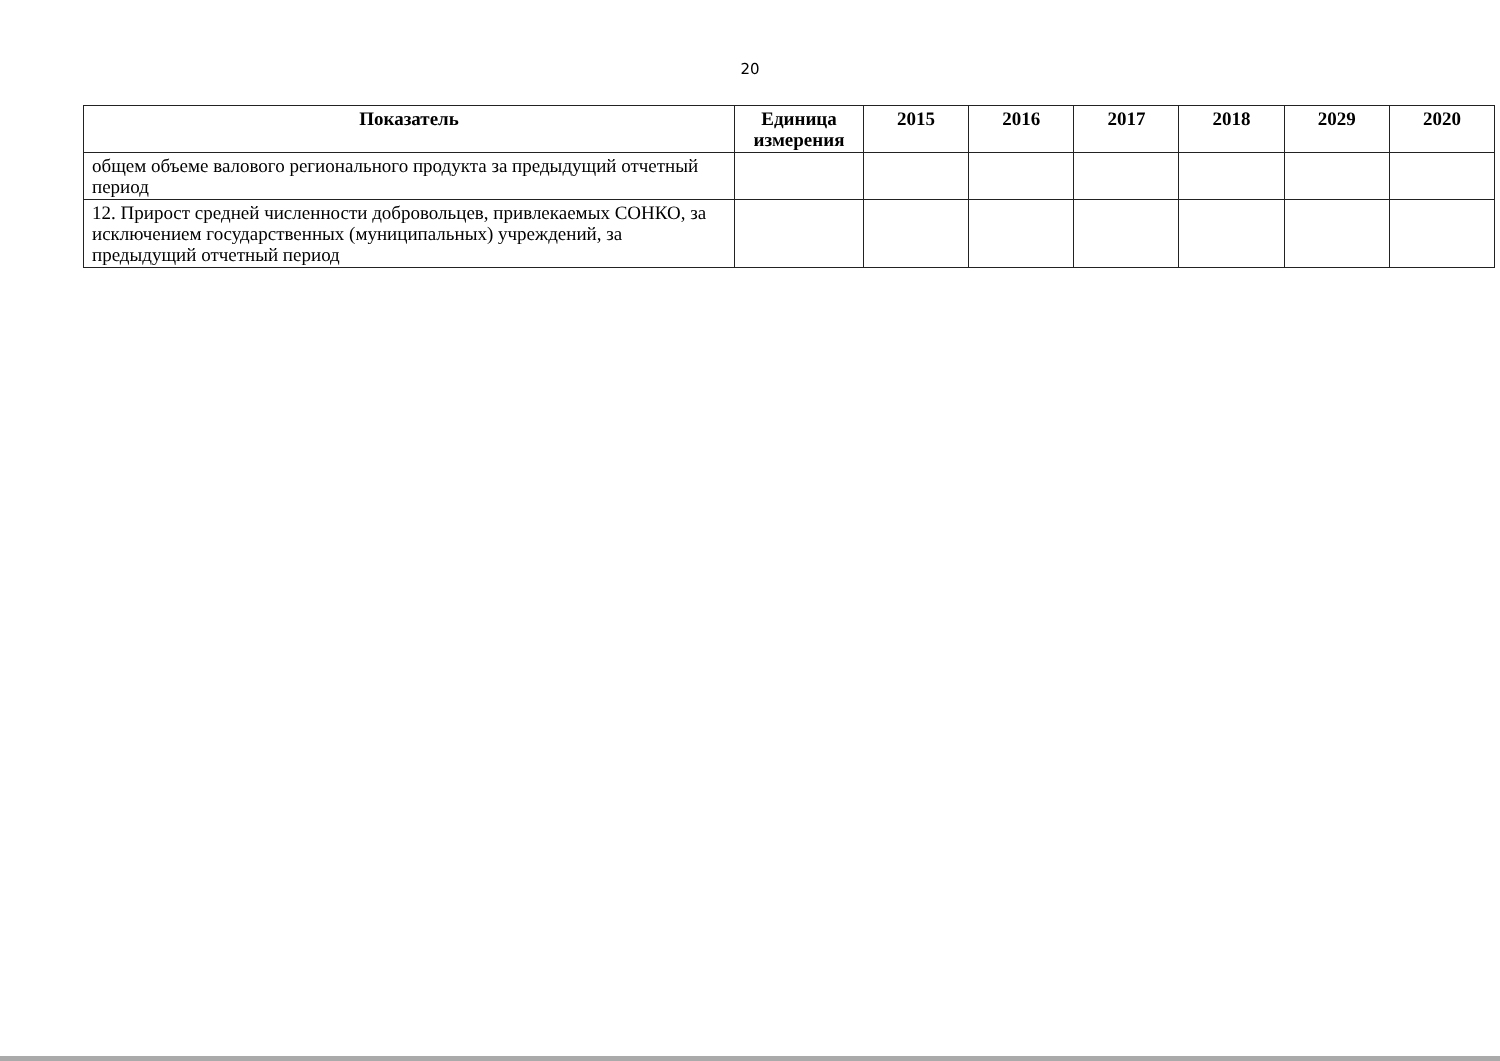20
| Показатель | Единица измерения | 2015 | 2016 | 2017 | 2018 | 2029 | 2020 |
| --- | --- | --- | --- | --- | --- | --- | --- |
| общем объеме валового регионального продукта за предыдущий отчетный период | | | | | | | |
| 12. Прирост средней численности добровольцев, привлекаемых СОНКО, за исключением государственных (муниципальных) учреждений, за предыдущий отчетный период | | | | | | | |